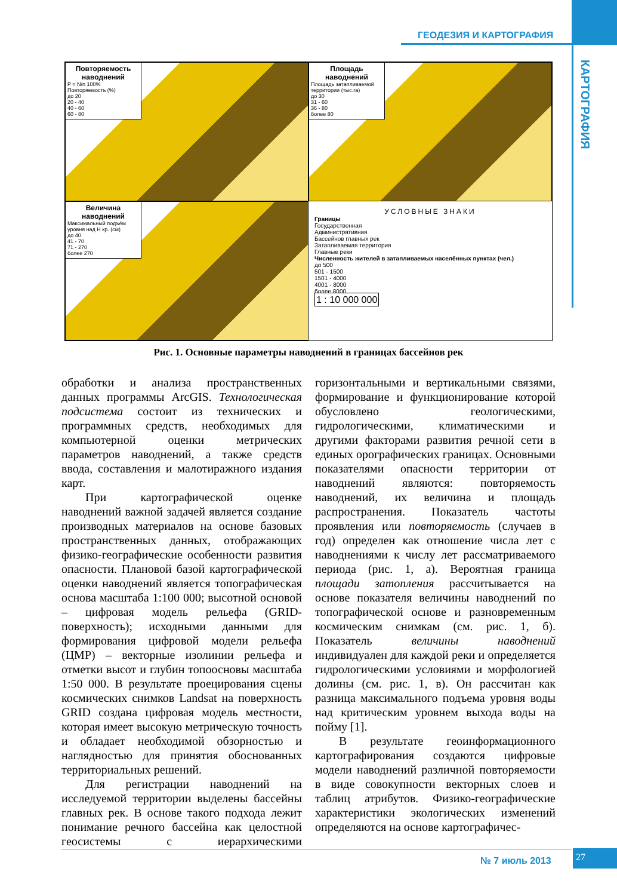ГЕОДЕЗИЯ И КАРТОГРАФИЯ
КАРТОГРАФИЯ
Повторяемость наводнений
P = N/n 100%
Повторяемость (%)
до 20
20 - 40
40 - 60
60 - 80
Площадь наводнений
Площадь затапливаемой территории (тыс.га)
до 30
31 - 60
36 - 80
более 80
Величина наводнений
Максимальный подъём уровня над Н кр. (см)
до 40
41 - 70
71 - 270
более 270
УСЛОВНЫЕ ЗНАКИ
Границы
Государственная
Административная
Бассейнов главных рек
Затапливаемая территория
Главные реки
Численность жителей в затапливаемых населённых пунктах (чел.)
до 500
501 - 1500
1501 - 4000
4001 - 8000
более 8000
1 : 10 000 000
Рис. 1. Основные параметры наводнений в границах бассейнов рек
обработки и анализа пространственных данных программы ArcGIS. Технологическая подсистема состоит из технических и программных средств, необходимых для компьютерной оценки метрических параметров наводнений, а также средств ввода, составления и малотиражного издания карт.
При картографической оценке наводнений важной задачей является создание производных материалов на основе базовых пространственных данных, отображающих физико-географические особенности развития опасности. Плановой базой картографической оценки наводнений является топографическая основа масштаба 1:100 000; высотной основой – цифровая модель рельефа (GRID-поверхность); исходными данными для формирования цифровой модели рельефа (ЦМР) – векторные изолинии рельефа и отметки высот и глубин топоосновы масштаба 1:50 000. В результате проецирования сцены космических снимков Landsat на поверхность GRID создана цифровая модель местности, которая имеет высокую метрическую точность и обладает необходимой обзорностью и наглядностью для принятия обоснованных территориальных решений.
Для регистрации наводнений на исследуемой территории выделены бассейны главных рек. В основе такого подхода лежит понимание речного бассейна как целостной геосистемы с иерархическими горизонтальными и вертикальными связями, формирование и функционирование которой обусловлено геологическими, гидрологическими, климатическими и другими факторами развития речной сети в единых орографических границах. Основными показателями опасности территории от наводнений являются: повторяемость наводнений, их величина и площадь распространения. Показатель частоты проявления или повторяемость (случаев в год) определен как отношение числа лет с наводнениями к числу лет рассматриваемого периода (рис. 1, а). Вероятная граница площади затопления рассчитывается на основе показателя величины наводнений по топографической основе и разновременным космическим снимкам (см. рис. 1, б). Показатель величины наводнений индивидуален для каждой реки и определяется гидрологическими условиями и морфологией долины (см. рис. 1, в). Он рассчитан как разница максимального подъема уровня воды над критическим уровнем выхода воды на пойму [1].
В результате геоинформационного картографирования создаются цифровые модели наводнений различной повторяемости в виде совокупности векторных слоев и таблиц атрибутов. Физико-географические характеристики экологических изменений определяются на основе картографичес-
№ 7 июль 2013
27